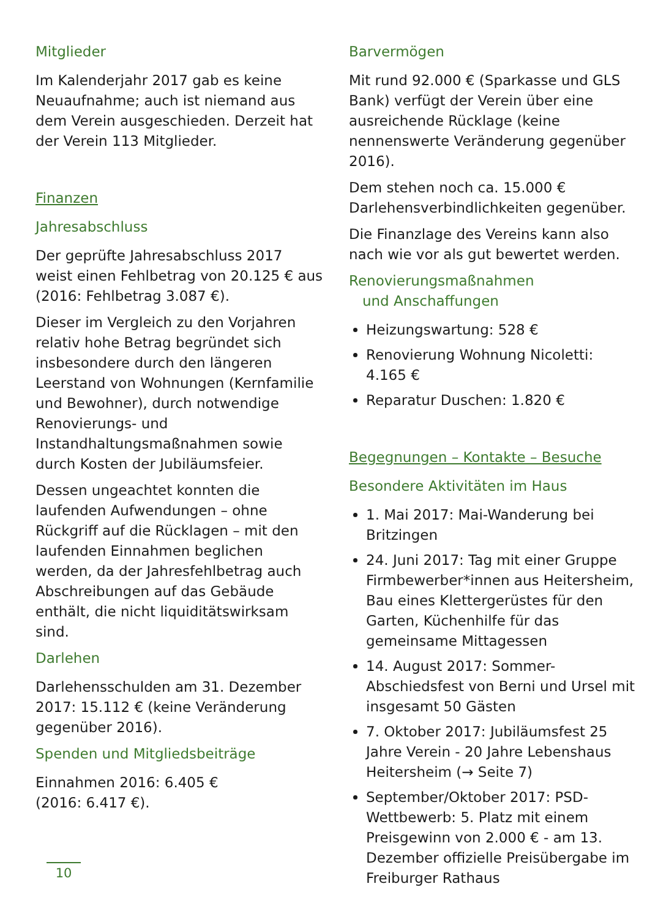Mitglieder
Im Kalenderjahr 2017 gab es keine Neuaufnahme; auch ist niemand aus dem Verein ausgeschieden. Derzeit hat der Verein 113 Mitglieder.
Finanzen
Jahresabschluss
Der geprüfte Jahresabschluss 2017 weist einen Fehlbetrag von 20.125 € aus (2016: Fehlbetrag 3.087 €).
Dieser im Vergleich zu den Vorjahren relativ hohe Betrag begründet sich insbesondere durch den längeren Leerstand von Wohnungen (Kernfamilie und Bewohner), durch notwendige Renovierungs- und Instandhaltungsmaßnahmen sowie durch Kosten der Jubiläumsfeier.
Dessen ungeachtet konnten die laufenden Aufwendungen – ohne Rückgriff auf die Rücklagen – mit den laufenden Einnahmen beglichen werden, da der Jahresfehlbetrag auch Abschreibungen auf das Gebäude enthält, die nicht liquiditätswirksam sind.
Darlehen
Darlehensschulden am 31. Dezember 2017: 15.112 € (keine Veränderung gegenüber 2016).
Spenden und Mitgliedsbeiträge
Einnahmen 2016: 6.405 €
(2016: 6.417 €).
10
Barvermögen
Mit rund 92.000 € (Sparkasse und GLS Bank) verfügt der Verein über eine ausreichende Rücklage (keine nennenswerte Veränderung gegenüber 2016).
Dem stehen noch ca. 15.000 € Darlehensverbindlichkeiten gegenüber.
Die Finanzlage des Vereins kann also nach wie vor als gut bewertet werden.
Renovierungsmaßnahmen
und Anschaffungen
Heizungswartung: 528 €
Renovierung Wohnung Nicoletti: 4.165 €
Reparatur Duschen: 1.820 €
Begegnungen – Kontakte – Besuche
Besondere Aktivitäten im Haus
1. Mai 2017: Mai-Wanderung bei Britzingen
24. Juni 2017: Tag mit einer Gruppe Firmbewerber*innen aus Heitersheim, Bau eines Klettergerüstes für den Garten, Küchenhilfe für das gemeinsame Mittagessen
14. August 2017: Sommer-Abschiedsfest von Berni und Ursel mit insgesamt 50 Gästen
7. Oktober 2017: Jubiläumsfest 25 Jahre Verein - 20 Jahre Lebenshaus Heitersheim (→ Seite 7)
September/Oktober 2017: PSD-Wettbewerb: 5. Platz mit einem Preisgewinn von 2.000 € - am 13. Dezember offizielle Preisübergabe im Freiburger Rathaus